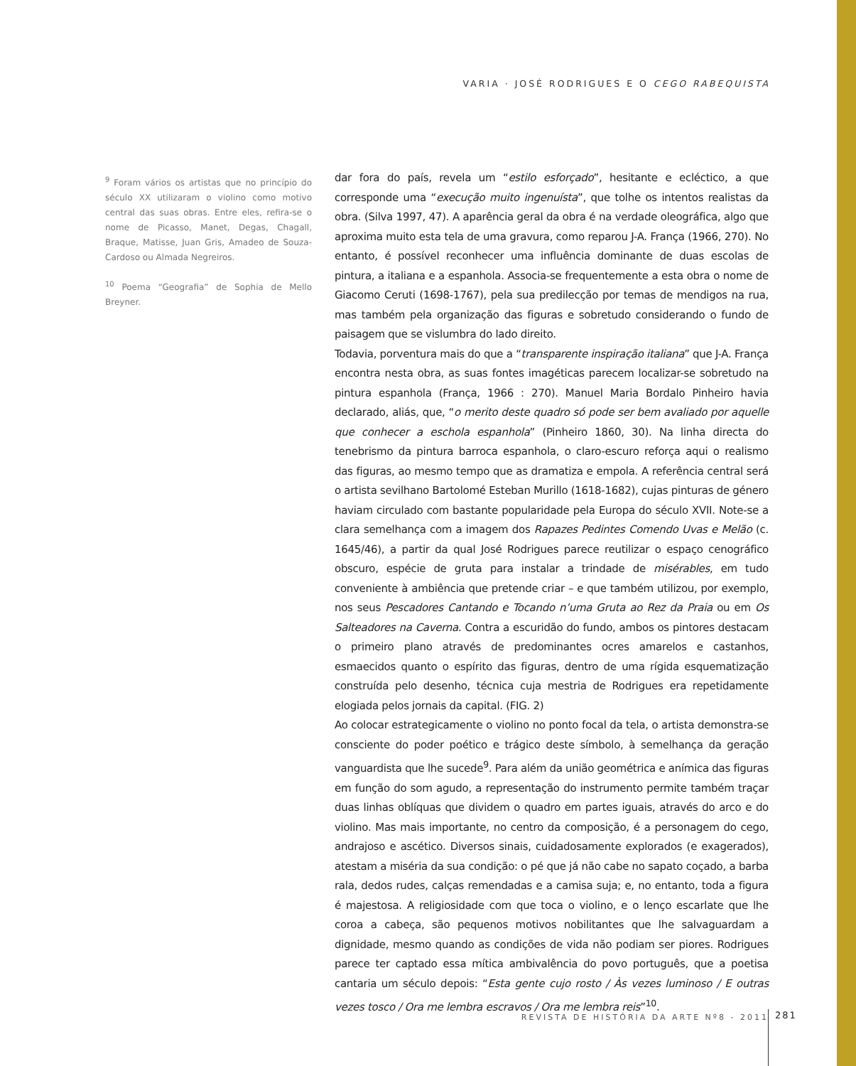VARIA · JOSÉ RODRIGUES E O CEGO RABEQUISTA
<sup>9</sup> Foram vários os artistas que no princípio do século XX utilizaram o violino como motivo central das suas obras. Entre eles, refira-se o nome de Picasso, Manet, Degas, Chagall, Braque, Matisse, Juan Gris, Amadeo de Souza-Cardoso ou Almada Negreiros.
<sup>10</sup> Poema “Geografia” de Sophia de Mello Breyner.
dar fora do país, revela um “estilo esforçado”, hesitante e ecléctico, a que corresponde uma “execução muito ingenuísta”, que tolhe os intentos realistas da obra. (Silva 1997, 47). A aparência geral da obra é na verdade oleográfica, algo que aproxima muito esta tela de uma gravura, como reparou J-A. França (1966, 270). No entanto, é possível reconhecer uma influência dominante de duas escolas de pintura, a italiana e a espanhola. Associa-se frequentemente a esta obra o nome de Giacomo Ceruti (1698-1767), pela sua predilecção por temas de mendigos na rua, mas também pela organização das figuras e sobretudo considerando o fundo de paisagem que se vislumbra do lado direito.
Todavia, porventura mais do que a “transparente inspiração italiana” que J-A. França encontra nesta obra, as suas fontes imagéticas parecem localizar-se sobretudo na pintura espanhola (França, 1966 : 270). Manuel Maria Bordalo Pinheiro havia declarado, aliás, que, “o merito deste quadro só pode ser bem avaliado por aquelle que conhecer a eschola espanhola” (Pinheiro 1860, 30). Na linha directa do tenebrismo da pintura barroca espanhola, o claro-escuro reforça aqui o realismo das figuras, ao mesmo tempo que as dramatiza e empola. A referência central será o artista sevilhano Bartolomé Esteban Murillo (1618-1682), cujas pinturas de género haviam circulado com bastante popularidade pela Europa do século XVII. Note-se a clara semelhança com a imagem dos Rapazes Pedintes Comendo Uvas e Melão (c. 1645/46), a partir da qual José Rodrigues parece reutilizar o espaço cenográfico obscuro, espécie de gruta para instalar a trindade de misérables, em tudo conveniente à ambiência que pretende criar – e que também utilizou, por exemplo, nos seus Pescadores Cantando e Tocando n’uma Gruta ao Rez da Praia ou em Os Salteadores na Caverna. Contra a escuridão do fundo, ambos os pintores destacam o primeiro plano através de predominantes ocres amarelos e castanhos, esmaecidos quanto o espírito das figuras, dentro de uma rígida esquematização construída pelo desenho, técnica cuja mestria de Rodrigues era repetidamente elogiada pelos jornais da capital. (FIG. 2)
Ao colocar estrategicamente o violino no ponto focal da tela, o artista demonstra-se consciente do poder poético e trágico deste símbolo, à semelhança da geração vanguardista que lhe sucede<sup>9</sup>. Para além da união geométrica e anímica das figuras em função do som agudo, a representação do instrumento permite também traçar duas linhas oblíquas que dividem o quadro em partes iguais, através do arco e do violino. Mas mais importante, no centro da composição, é a personagem do cego, andrajoso e ascético. Diversos sinais, cuidadosamente explorados (e exagerados), atestam a miséria da sua condição: o pé que já não cabe no sapato coçado, a barba rala, dedos rudes, calças remendadas e a camisa suja; e, no entanto, toda a figura é majestosa. A religiosidade com que toca o violino, e o lenço escarlate que lhe coroa a cabeça, são pequenos motivos nobilitantes que lhe salvaguardam a dignidade, mesmo quando as condições de vida não podiam ser piores. Rodrigues parece ter captado essa mítica ambivalência do povo português, que a poetisa cantaria um século depois: “Esta gente cujo rosto / Às vezes luminoso / E outras vezes tosco / Ora me lembra escravos / Ora me lembra reis”<sup>10</sup>.
REVISTA DE HISTÓRIA DA ARTE Nº8 - 2011 281